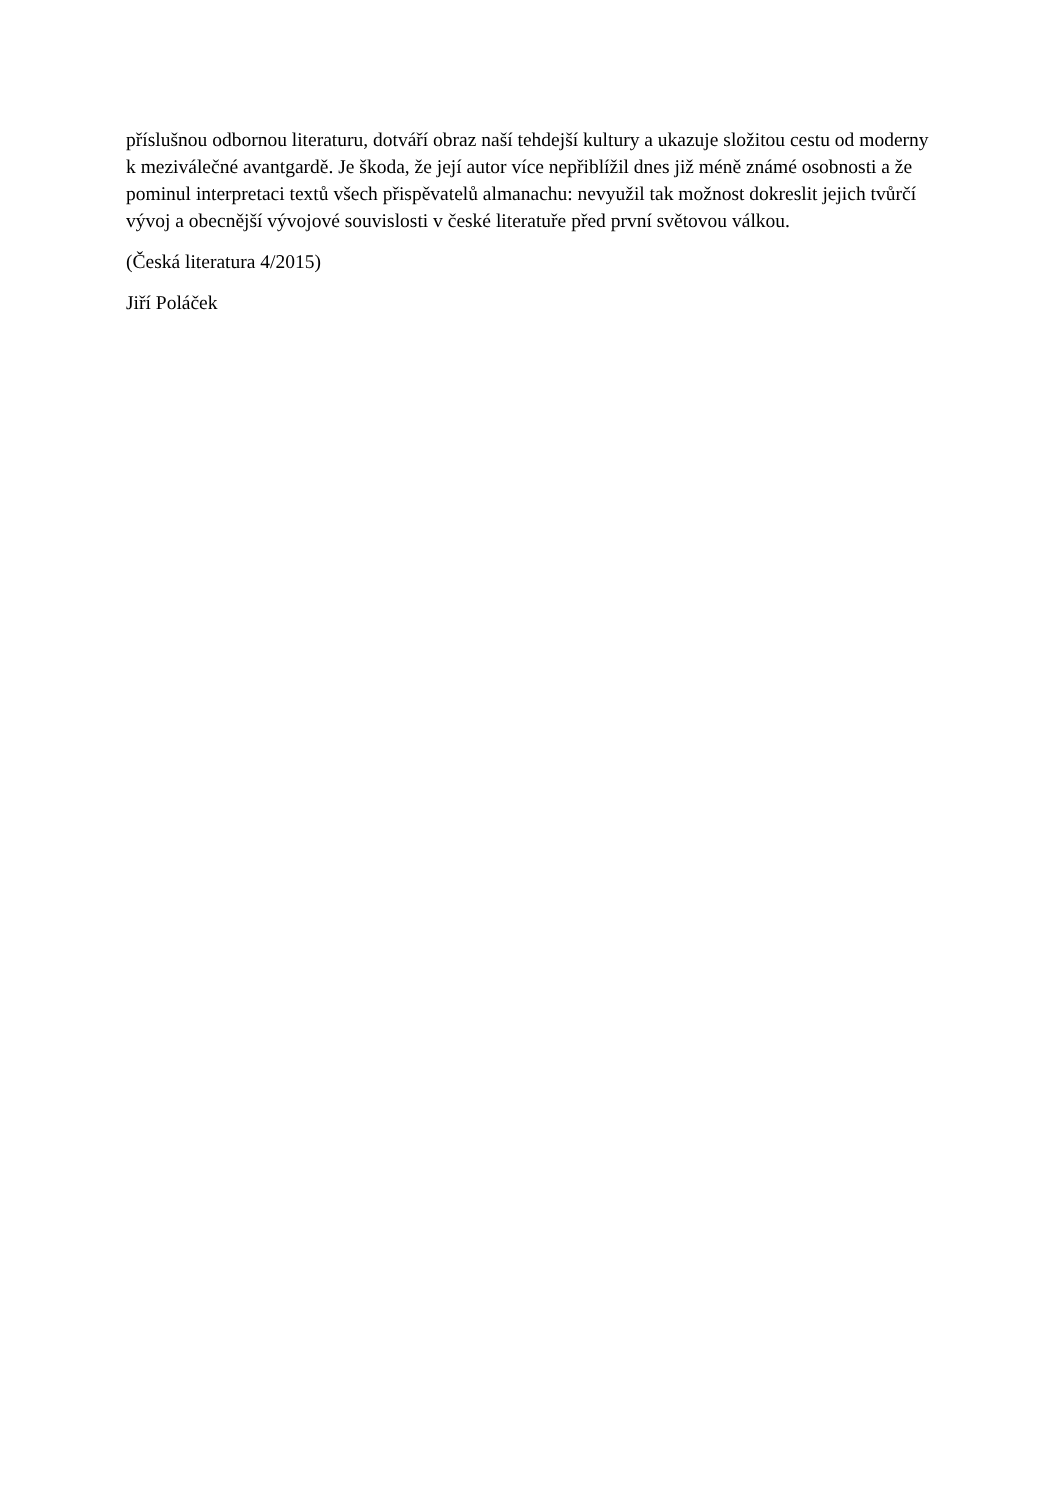příslušnou odbornou literaturu, dotváří obraz naší tehdejší kultury a ukazuje složitou cestu od moderny k meziválečné avantgardě. Je škoda, že její autor více nepřiblížil dnes již méně známé osobnosti a že pominul interpretaci textů všech přispěvatelů almanachu: nevyužil tak možnost dokreslit jejich tvůrčí vývoj a obecnější vývojové souvislosti v české literatuře před první světovou válkou.
(Česká literatura 4/2015)
Jiří Poláček